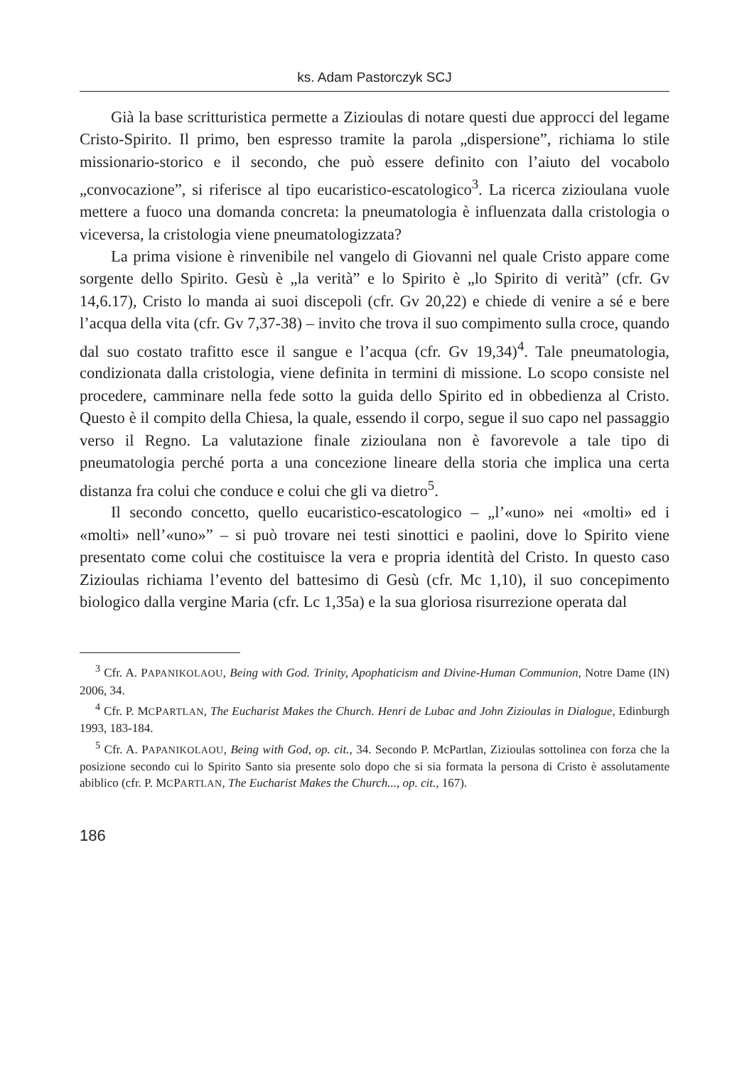ks. Adam Pastorczyk SCJ
Già la base scritturistica permette a Zizioulas di notare questi due approcci del legame Cristo-Spirito. Il primo, ben espresso tramite la parola „dispersione”, richiama lo stile missionario-storico e il secondo, che può essere definito con l’aiuto del vocabolo „convocazione”, si riferisce al tipo eucaristico-escatologico<sup>3</sup>. La ricerca zizioulana vuole mettere a fuoco una domanda concreta: la pneumatologia è influenzata dalla cristologia o viceversa, la cristologia viene pneumatologizzata?
La prima visione è rinvenibile nel vangelo di Giovanni nel quale Cristo appare come sorgente dello Spirito. Gesù è „la verità” e lo Spirito è „lo Spirito di verità” (cfr. Gv 14,6.17), Cristo lo manda ai suoi discepoli (cfr. Gv 20,22) e chiede di venire a sé e bere l’acqua della vita (cfr. Gv 7,37-38) – invito che trova il suo compimento sulla croce, quando dal suo costato trafitto esce il sangue e l’acqua (cfr. Gv 19,34)<sup>4</sup>. Tale pneumatologia, condizionata dalla cristologia, viene definita in termini di missione. Lo scopo consiste nel procedere, camminare nella fede sotto la guida dello Spirito ed in obbedienza al Cristo. Questo è il compito della Chiesa, la quale, essendo il corpo, segue il suo capo nel passaggio verso il Regno. La valutazione finale zizioulana non è favorevole a tale tipo di pneumatologia perché porta a una concezione lineare della storia che implica una certa distanza fra colui che conduce e colui che gli va dietro<sup>5</sup>.
Il secondo concetto, quello eucaristico-escatologico – „l’«uno» nei «molti» ed i «molti» nell’«uno»” – si può trovare nei testi sinottici e paolini, dove lo Spirito viene presentato come colui che costituisce la vera e propria identità del Cristo. In questo caso Zizioulas richiama l’evento del battesimo di Gesù (cfr. Mc 1,10), il suo concepimento biologico dalla vergine Maria (cfr. Lc 1,35a) e la sua gloriosa risurrezione operata dal
<sup>3</sup> Cfr. A. PAPANIKOLAOU, Being with God. Trinity, Apophaticism and Divine-Human Communion, Notre Dame (IN) 2006, 34.
<sup>4</sup> Cfr. P. MCPARTLAN, The Eucharist Makes the Church. Henri de Lubac and John Zizioulas in Dialogue, Edinburgh 1993, 183-184.
<sup>5</sup> Cfr. A. PAPANIKOLAOU, Being with God, op. cit., 34. Secondo P. McPartlan, Zizioulas sottolinea con forza che la posizione secondo cui lo Spirito Santo sia presente solo dopo che si sia formata la persona di Cristo è assolutamente abiblico (cfr. P. MCPARTLAN, The Eucharist Makes the Church..., op. cit., 167).
186